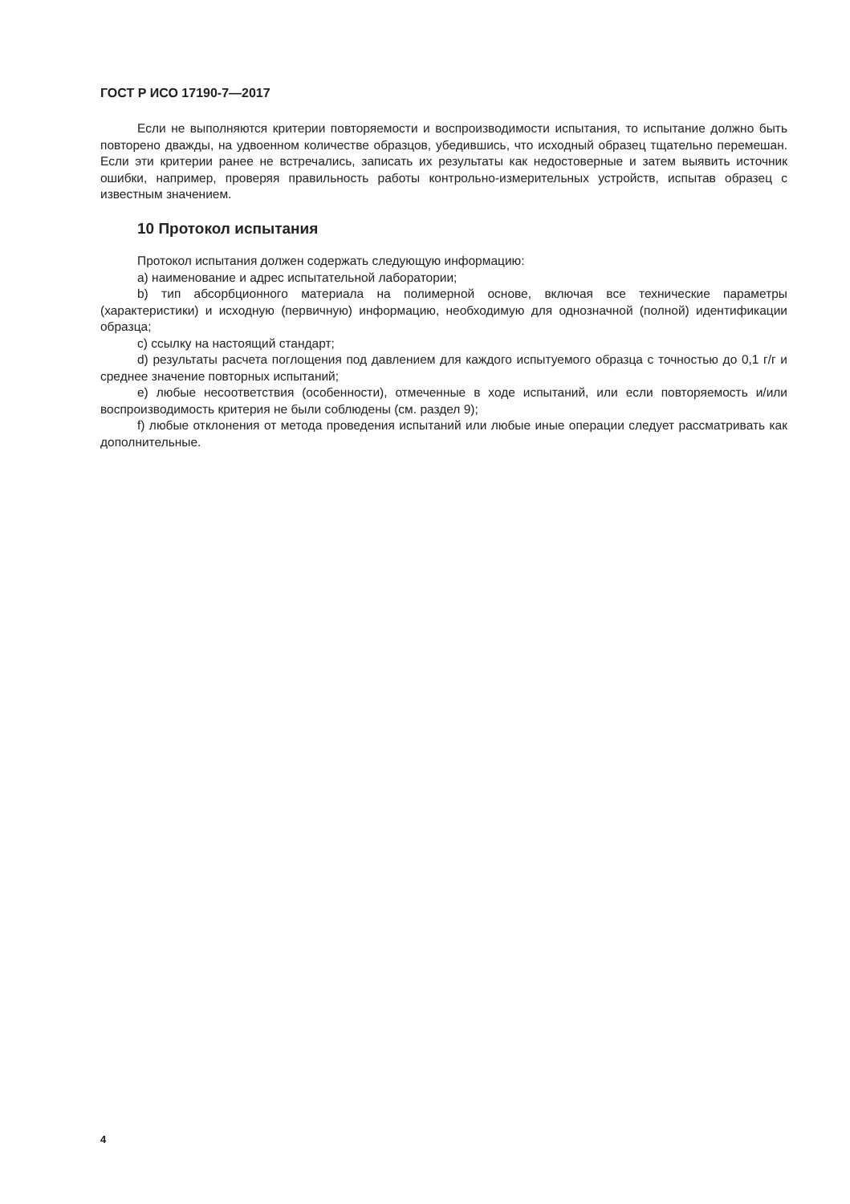ГОСТ Р ИСО 17190-7—2017
Если не выполняются критерии повторяемости и воспроизводимости испытания, то испытание должно быть повторено дважды, на удвоенном количестве образцов, убедившись, что исходный образец тщательно перемешан. Если эти критерии ранее не встречались, записать их результаты как недостоверные и затем выявить источник ошибки, например, проверяя правильность работы контрольно-измерительных устройств, испытав образец с известным значением.
10 Протокол испытания
Протокол испытания должен содержать следующую информацию:
a) наименование и адрес испытательной лаборатории;
b) тип абсорбционного материала на полимерной основе, включая все технические параметры (характеристики) и исходную (первичную) информацию, необходимую для однозначной (полной) идентификации образца;
c) ссылку на настоящий стандарт;
d) результаты расчета поглощения под давлением для каждого испытуемого образца с точностью до 0,1 г/г и среднее значение повторных испытаний;
e) любые несоответствия (особенности), отмеченные в ходе испытаний, или если повторяемость и/или воспроизводимость критерия не были соблюдены (см. раздел 9);
f) любые отклонения от метода проведения испытаний или любые иные операции следует рассматривать как дополнительные.
4